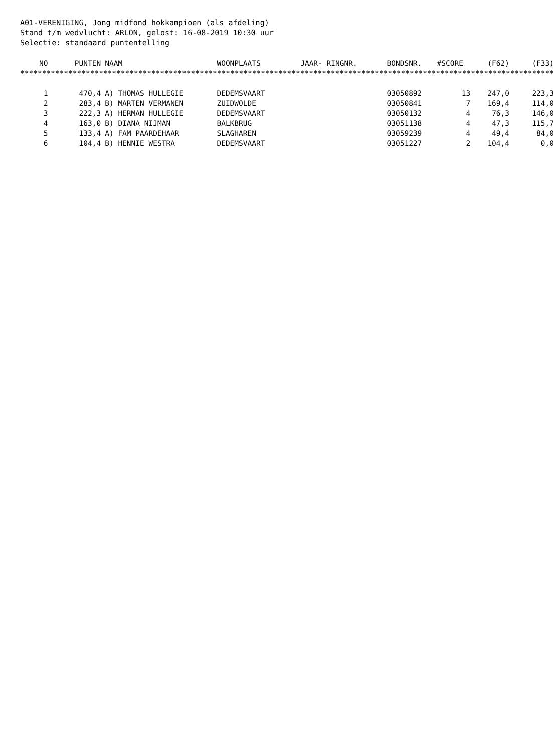A01-VERENIGING, Jong midfond hokkampioen (als afdeling)
Stand t/m wedvlucht: ARLON, gelost: 16-08-2019 10:30 uur
Selectie: standaard puntentelling
| NO | PUNTEN | NAAM | WOONPLAATS | JAAR- RINGNR. | BONDSNR. | #SCORE | (F62) | (F33) |
| --- | --- | --- | --- | --- | --- | --- | --- | --- |
| ************************************************************************************************************************** | | | | | | | | |
| 1 | 470,4 | A) THOMAS HULLEGIE | DEDEMSVAART | | 03050892 | 13 | 247,0 | 223,3 |
| 2 | 283,4 | B) MARTEN VERMANEN | ZUIDWOLDE | | 03050841 | 7 | 169,4 | 114,0 |
| 3 | 222,3 | A) HERMAN HULLEGIE | DEDEMSVAART | | 03050132 | 4 | 76,3 | 146,0 |
| 4 | 163,0 | B) DIANA NIJMAN | BALKBRUG | | 03051138 | 4 | 47,3 | 115,7 |
| 5 | 133,4 | A) FAM PAARDEHAAR | SLAGHAREN | | 03059239 | 4 | 49,4 | 84,0 |
| 6 | 104,4 | B) HENNIE WESTRA | DEDEMSVAART | | 03051227 | 2 | 104,4 | 0,0 |